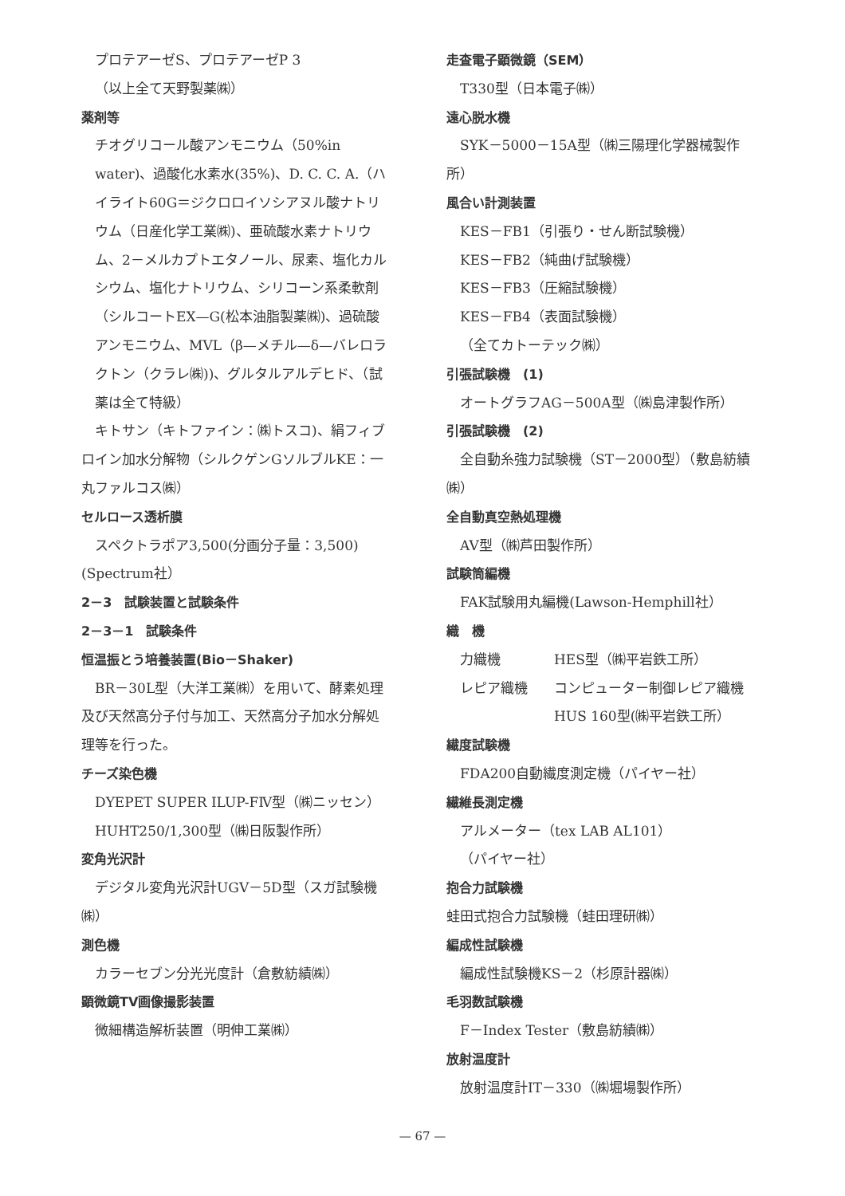プロテアーゼS、プロテアーゼP 3
（以上全て天野製薬㈱）
薬剤等
チオグリコール酸アンモニウム（50%in water)、過酸化水素水(35%)、D. C. C. A.（ハイライト60G＝ジクロロイソシアヌル酸ナトリウム（日産化学工業㈱)、亜硫酸水素ナトリウム、2－メルカプトエタノール、尿素、塩化カルシウム、塩化ナトリウム、シリコーン系柔軟剤（シルコートEX—G(松本油脂製薬㈱)、過硫酸アンモニウム、MVL（β—メチル—δ—バレロラクトン（クラレ㈱))、グルタルアルデヒド、（試薬は全て特級）
キトサン（キトファイン：㈱トスコ)、絹フィブロイン加水分解物（シルクゲンGソルブルKE：一丸ファルコス㈱）
セルロース透析膜
スペクトラポア3,500(分画分子量：3,500)(Spectrum社）
2－3　試験装置と試験条件
2－3－1　試験条件
恒温振とう培養装置(Bio－Shaker)
BR－30L型（大洋工業㈱）を用いて、酵素処理及び天然高分子付与加工、天然高分子加水分解処理等を行った。
チーズ染色機
DYEPET SUPER ILUP-FⅣ型（㈱ニッセン）
HUHT250/1,300型（㈱日阪製作所）
変角光沢計
デジタル変角光沢計UGV－5D型（スガ試験機㈱）
測色機
カラーセブン分光光度計（倉敷紡績㈱）
顕微鏡TV画像撮影装置
微細構造解析装置（明伸工業㈱）
走査電子顕微鏡（SEM）
T330型（日本電子㈱）
遠心脱水機
SYK－5000－15A型（㈱三陽理化学器械製作所）
風合い計測装置
KES－FB1（引張り・せん断試験機）
KES－FB2（純曲げ試験機）
KES－FB3（圧縮試験機）
KES－FB4（表面試験機）
（全てカトーテック㈱）
引張試験機　(1)
オートグラフAG－500A型（㈱島津製作所）
引張試験機　(2)
全自動糸強力試験機（ST－2000型）（敷島紡績㈱）
全自動真空熱処理機
AV型（㈱芦田製作所）
試験筒編機
FAK試験用丸編機(Lawson-Hemphill社）
織　機
力織機 HES型（㈱平岩鉄工所）
レピア織機 コンピューター制御レピア織機HUS 160型(㈱平岩鉄工所）
繊度試験機
FDA200自動繊度測定機（パイヤー社）
繊維長測定機
アルメーター（tex LAB AL101）
（パイヤー社）
抱合力試験機
蛙田式抱合力試験機（蛙田理研㈱）
編成性試験機
編成性試験機KS－2（杉原計器㈱）
毛羽数試験機
F－Index Tester（敷島紡績㈱）
放射温度計
放射温度計IT－330（㈱堀場製作所）
— 67 —